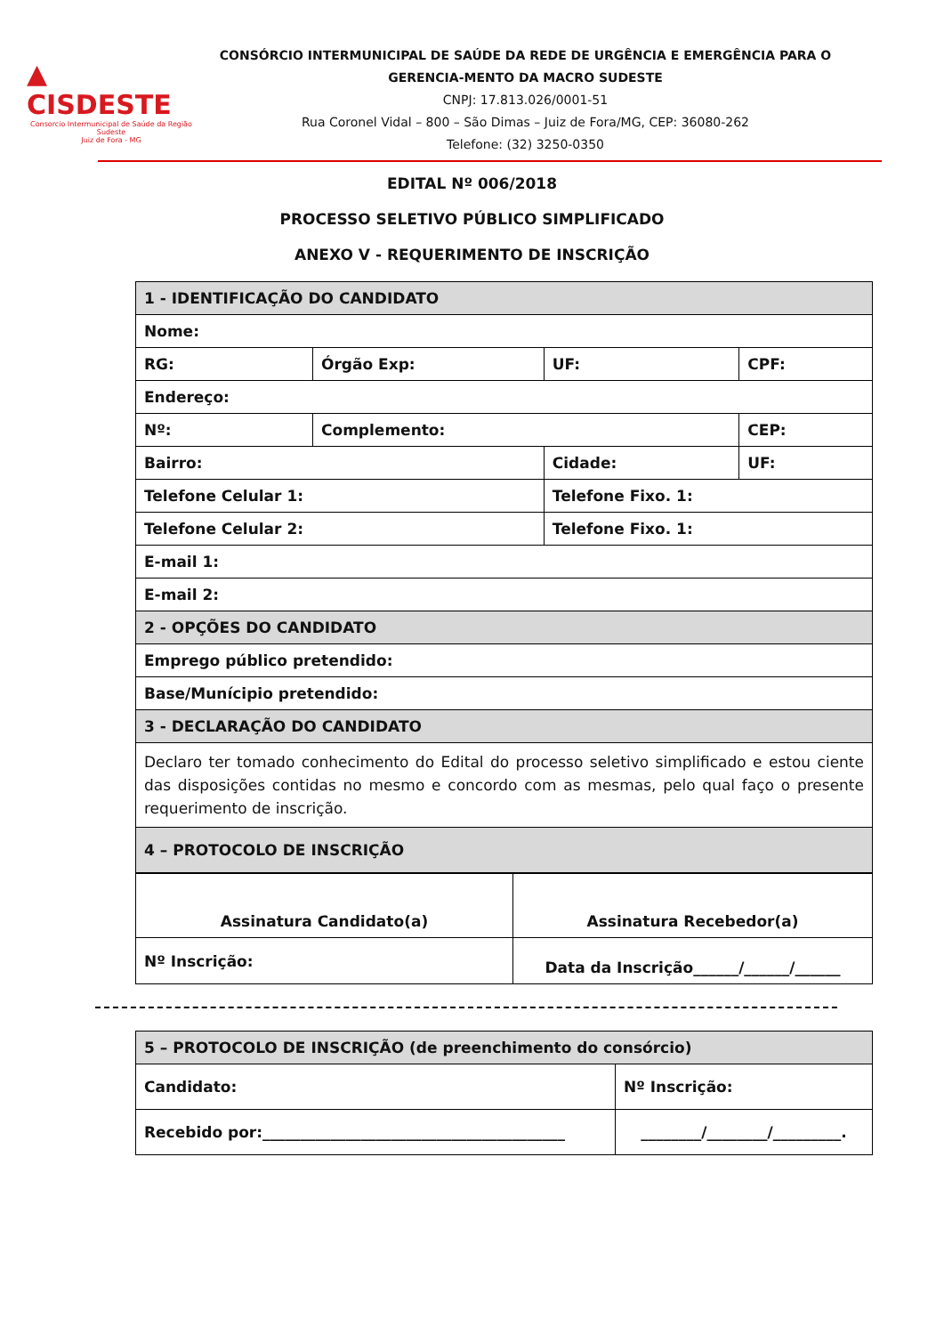▲ CISDESTE
Consorcio Intermunicipal de Saúde da Região Sudeste
Juiz de Fora - MG
CONSÓRCIO INTERMUNICIPAL DE SAÚDE DA REDE DE URGÊNCIA E EMERGÊNCIA PARA O GERENCIA-MENTO DA MACRO SUDESTE
CNPJ: 17.813.026/0001-51
Rua Coronel Vidal – 800 – São Dimas – Juiz de Fora/MG, CEP: 36080-262
Telefone: (32) 3250-0350
EDITAL Nº 006/2018
PROCESSO SELETIVO PÚBLICO SIMPLIFICADO
ANEXO V - REQUERIMENTO DE INSCRIÇÃO
| 1 - IDENTIFICAÇÃO DO CANDIDATO | | | | |
| Nome: | | | | |
| RG: | Órgão Exp: | UF: | CPF: | |
| Endereço: | | | | |
| Nº: | Complemento: | | CEP: | |
| Bairro: | | Cidade: | | UF: |
| Telefone Celular 1: | | Telefone Fixo. 1: | | |
| Telefone Celular 2: | | Telefone Fixo. 1: | | |
| E-mail 1: | | | | |
| E-mail 2: | | | | |
| 2 - OPÇÕES DO CANDIDATO | | | | |
| Emprego público pretendido: | | | | |
| Base/Munícipio pretendido: | | | | |
| 3 - DECLARAÇÃO DO CANDIDATO | | | | |
| Declaro ter tomado conhecimento do Edital do processo seletivo simplificado e estou ciente das disposições contidas no mesmo e concordo com as mesmas, pelo qual faço o presente requerimento de inscrição. | | | | |
| 4 – PROTOCOLO DE INSCRIÇÃO | | | | |
| Assinatura Candidato(a) | Assinatura Recebedor(a) |
| Nº Inscrição: | Data da Inscrição______/______/______ |
| 5 – PROTOCOLO DE INSCRIÇÃO (de preenchimento do consórcio) | |
| Candidato: | Nº Inscrição: |
| Recebido por:________________________________________ | ________/________/_________. |